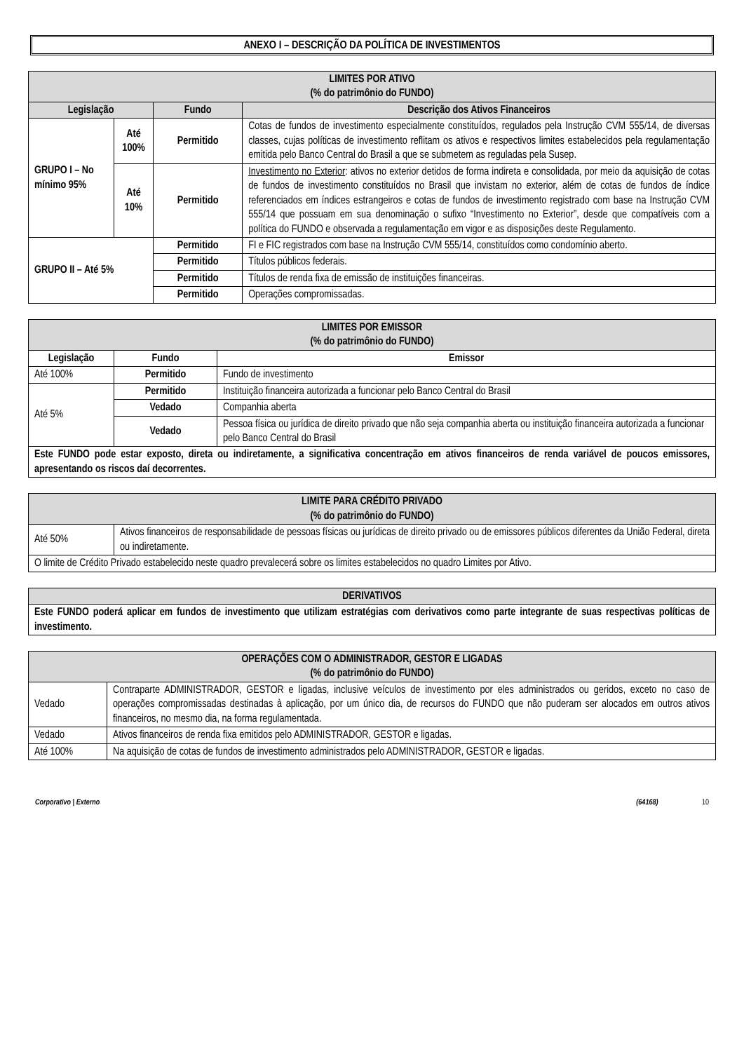ANEXO I – DESCRIÇÃO DA POLÍTICA DE INVESTIMENTOS
| LIMITES POR ATIVO (% do patrimônio do FUNDO) | | | |
| --- | --- | --- | --- |
| Legislação | | Fundo | Descrição dos Ativos Financeiros |
| GRUPO I – No mínimo 95% | Até 100% | Permitido | Cotas de fundos de investimento especialmente constituídos, regulados pela Instrução CVM 555/14, de diversas classes, cujas políticas de investimento reflitam os ativos e respectivos limites estabelecidos pela regulamentação emitida pelo Banco Central do Brasil a que se submetem as reguladas pela Susep. |
| | Até 10% | Permitido | Investimento no Exterior : ativos no exterior detidos de forma indireta e consolidada, por meio da aquisição de cotas de fundos de investimento constituídos no Brasil que invistam no exterior, além de cotas de fundos de índice referenciados em índices estrangeiros e cotas de fundos de investimento registrado com base na Instrução CVM 555/14 que possuam em sua denominação o sufixo “Investimento no Exterior”, desde que compatíveis com a política do FUNDO e observada a regulamentação em vigor e as disposições deste Regulamento. |
| GRUPO II – Até 5% | | Permitido | FI e FIC registrados com base na Instrução CVM 555/14, constituídos como condomínio aberto. |
| | | Permitido | Títulos públicos federais. |
| | | Permitido | Títulos de renda fixa de emissão de instituições financeiras. |
| | | Permitido | Operações compromissadas. |
| LIMITES POR EMISSOR (% do patrimônio do FUNDO) | | |
| --- | --- | --- |
| Legislação | Fundo | Emissor |
| Até 100% | Permitido | Fundo de investimento |
| Até 5% | Permitido | Instituição financeira autorizada a funcionar pelo Banco Central do Brasil |
| | Vedado | Companhia aberta |
| | Vedado | Pessoa física ou jurídica de direito privado que não seja companhia aberta ou instituição financeira autorizada a funcionar pelo Banco Central do Brasil |
| Este FUNDO pode estar exposto, direta ou indiretamente, a significativa concentração em ativos financeiros de renda variável de poucos emissores, apresentando os riscos daí decorrentes. | | |
| LIMITE PARA CRÉDITO PRIVADO (% do patrimônio do FUNDO) | |
| --- | --- |
| Até 50% | Ativos financeiros de responsabilidade de pessoas físicas ou jurídicas de direito privado ou de emissores públicos diferentes da União Federal, direta ou indiretamente. |
| O limite de Crédito Privado estabelecido neste quadro prevalecerá sobre os limites estabelecidos no quadro Limites por Ativo. | |
| DERIVATIVOS |
| --- |
| Este FUNDO poderá aplicar em fundos de investimento que utilizam estratégias com derivativos como parte integrante de suas respectivas políticas de investimento. |
| OPERAÇÕES COM O ADMINISTRADOR, GESTOR E LIGADAS (% do patrimônio do FUNDO) | |
| --- | --- |
| Vedado | Contraparte ADMINISTRADOR, GESTOR e ligadas, inclusive veículos de investimento por eles administrados ou geridos, exceto no caso de operações compromissadas destinadas à aplicação, por um único dia, de recursos do FUNDO que não puderam ser alocados em outros ativos financeiros, no mesmo dia, na forma regulamentada. |
| Vedado | Ativos financeiros de renda fixa emitidos pelo ADMINISTRADOR, GESTOR e ligadas. |
| Até 100% | Na aquisição de cotas de fundos de investimento administrados pelo ADMINISTRADOR, GESTOR e ligadas. |
Corporativo | Externo (64168) 10